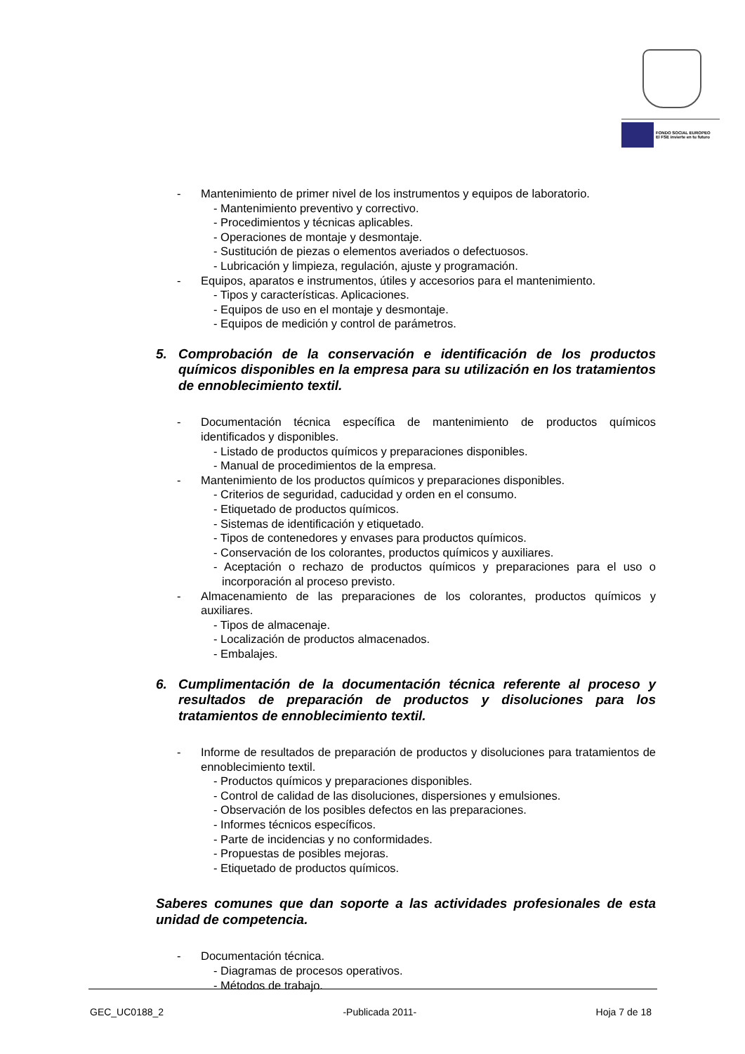FONDO SOCIAL EUROPEO
El FSE invierte en tu futuro
- Mantenimiento de primer nivel de los instrumentos y equipos de laboratorio.
- Mantenimiento preventivo y correctivo.
- Procedimientos y técnicas aplicables.
- Operaciones de montaje y desmontaje.
- Sustitución de piezas o elementos averiados o defectuosos.
- Lubricación y limpieza, regulación, ajuste y programación.
- Equipos, aparatos e instrumentos, útiles y accesorios para el mantenimiento.
- Tipos y características. Aplicaciones.
- Equipos de uso en el montaje y desmontaje.
- Equipos de medición y control de parámetros.
5. Comprobación de la conservación e identificación de los productos químicos disponibles en la empresa para su utilización en los tratamientos de ennoblecimiento textil.
- Documentación técnica específica de mantenimiento de productos químicos identificados y disponibles.
- Listado de productos químicos y preparaciones disponibles.
- Manual de procedimientos de la empresa.
- Mantenimiento de los productos químicos y preparaciones disponibles.
- Criterios de seguridad, caducidad y orden en el consumo.
- Etiquetado de productos químicos.
- Sistemas de identificación y etiquetado.
- Tipos de contenedores y envases para productos químicos.
- Conservación de los colorantes, productos químicos y auxiliares.
- Aceptación o rechazo de productos químicos y preparaciones para el uso o incorporación al proceso previsto.
- Almacenamiento de las preparaciones de los colorantes, productos químicos y auxiliares.
- Tipos de almacenaje.
- Localización de productos almacenados.
- Embalajes.
6. Cumplimentación de la documentación técnica referente al proceso y resultados de preparación de productos y disoluciones para los tratamientos de ennoblecimiento textil.
- Informe de resultados de preparación de productos y disoluciones para tratamientos de ennoblecimiento textil.
- Productos químicos y preparaciones disponibles.
- Control de calidad de las disoluciones, dispersiones y emulsiones.
- Observación de los posibles defectos en las preparaciones.
- Informes técnicos específicos.
- Parte de incidencias y no conformidades.
- Propuestas de posibles mejoras.
- Etiquetado de productos químicos.
Saberes comunes que dan soporte a las actividades profesionales de esta unidad de competencia.
- Documentación técnica.
- Diagramas de procesos operativos.
- Métodos de trabajo.
GEC_UC0188_2 -Publicada 2011- Hoja 7 de 18